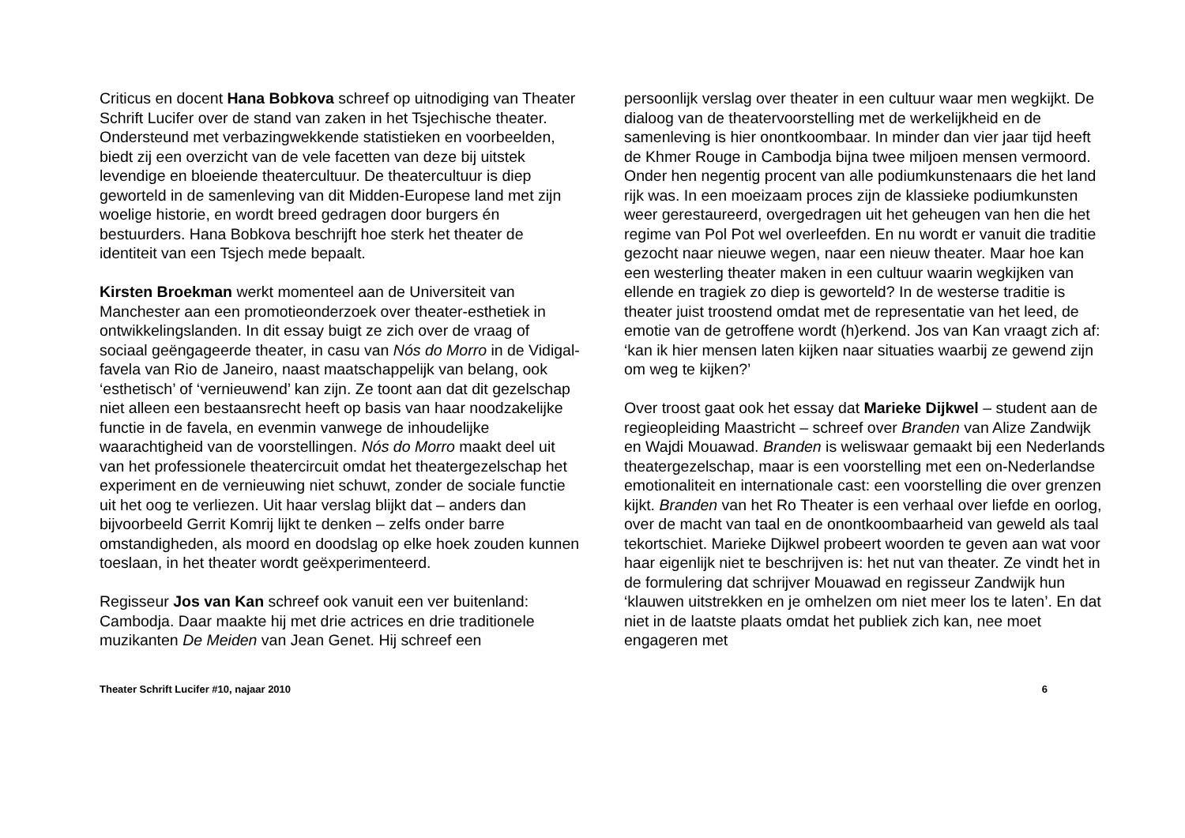Criticus en docent Hana Bobkova schreef op uitnodiging van Theater Schrift Lucifer over de stand van zaken in het Tsjechische theater. Ondersteund met verbazingwekkende statistieken en voorbeelden, biedt zij een overzicht van de vele facetten van deze bij uitstek levendige en bloeiende theatercultuur. De theatercultuur is diep geworteld in de samenleving van dit Midden-Europese land met zijn woelige historie, en wordt breed gedragen door burgers én bestuurders. Hana Bobkova beschrijft hoe sterk het theater de identiteit van een Tsjech mede bepaalt.
Kirsten Broekman werkt momenteel aan de Universiteit van Manchester aan een promotieonderzoek over theater-esthetiek in ontwikkelingslanden. In dit essay buigt ze zich over de vraag of sociaal geëngageerde theater, in casu van Nós do Morro in de Vidigal-favela van Rio de Janeiro, naast maatschappelijk van belang, ook ‘esthetisch’ of ‘vernieuwend’ kan zijn. Ze toont aan dat dit gezelschap niet alleen een bestaansrecht heeft op basis van haar noodzakelijke functie in de favela, en evenmin vanwege de inhoudelijke waarachtigheid van de voorstellingen. Nós do Morro maakt deel uit van het professionele theatercircuit omdat het theatergezelschap het experiment en de vernieuwing niet schuwt, zonder de sociale functie uit het oog te verliezen. Uit haar verslag blijkt dat – anders dan bijvoorbeeld Gerrit Komrij lijkt te denken – zelfs onder barre omstandigheden, als moord en doodslag op elke hoek zouden kunnen toeslaan, in het theater wordt geëxperimenteerd.
Regisseur Jos van Kan schreef ook vanuit een ver buitenland: Cambodja. Daar maakte hij met drie actrices en drie traditionele muzikanten De Meiden van Jean Genet. Hij schreef een
persoonlijk verslag over theater in een cultuur waar men wegkijkt. De dialoog van de theatervoorstelling met de werkelijkheid en de samenleving is hier onontkoombaar. In minder dan vier jaar tijd heeft de Khmer Rouge in Cambodja bijna twee miljoen mensen vermoord. Onder hen negentig procent van alle podiumkunstenaars die het land rijk was. In een moeizaam proces zijn de klassieke podiumkunsten weer gerestaureerd, overgedragen uit het geheugen van hen die het regime van Pol Pot wel overleefden. En nu wordt er vanuit die traditie gezocht naar nieuwe wegen, naar een nieuw theater. Maar hoe kan een westerling theater maken in een cultuur waarin wegkijken van ellende en tragiek zo diep is geworteld? In de westerse traditie is theater juist troostend omdat met de representatie van het leed, de emotie van de getroffene wordt (h)erkend. Jos van Kan vraagt zich af: ‘kan ik hier mensen laten kijken naar situaties waarbij ze gewend zijn om weg te kijken?’
Over troost gaat ook het essay dat Marieke Dijkwel – student aan de regieopleiding Maastricht – schreef over Branden van Alize Zandwijk en Wajdi Mouawad. Branden is weliswaar gemaakt bij een Nederlands theatergezelschap, maar is een voorstelling met een on-Nederlandse emotionaliteit en internationale cast: een voorstelling die over grenzen kijkt. Branden van het Ro Theater is een verhaal over liefde en oorlog, over de macht van taal en de onontkoombaarheid van geweld als taal tekortschiet. Marieke Dijkwel probeert woorden te geven aan wat voor haar eigenlijk niet te beschrijven is: het nut van theater. Ze vindt het in de formulering dat schrijver Mouawad en regisseur Zandwijk hun ‘klauwen uitstrekken en je omhelzen om niet meer los te laten’. En dat niet in de laatste plaats omdat het publiek zich kan, nee moet engageren met
Theater Schrift Lucifer #10, najaar 2010 6